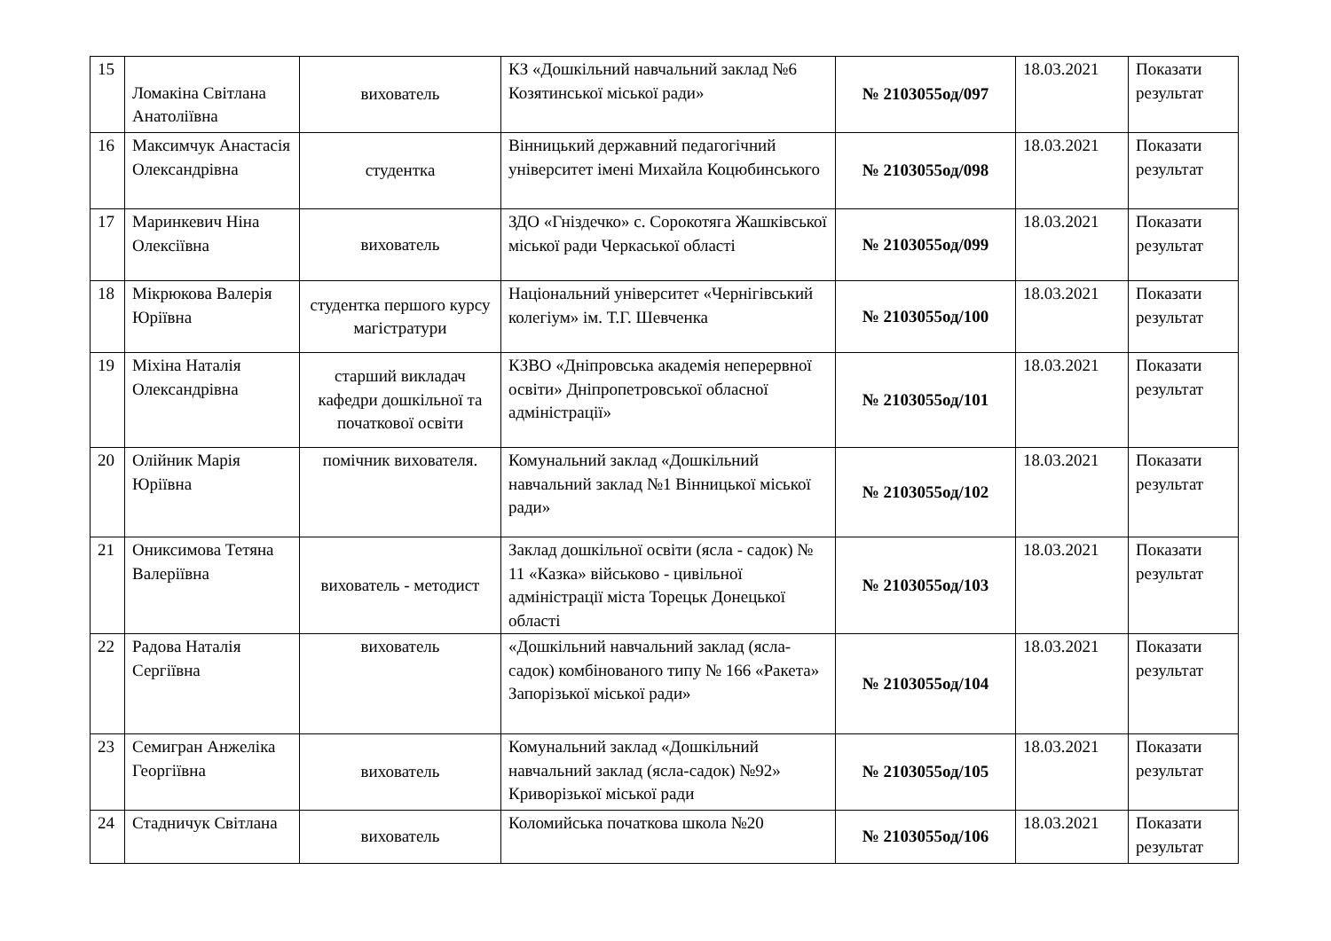| 15 | Ломакіна Світлана Анатоліївна | вихователь | КЗ «Дошкільний навчальний заклад №6 Козятинської міської ради» | № 2103055од/097 | 18.03.2021 | Показати результат |
| 16 | Максимчук Анастасія Олександрівна | студентка | Вінницький державний педагогічний університет імені Михайла Коцюбинського | № 2103055од/098 | 18.03.2021 | Показати результат |
| 17 | Маринкевич Ніна Олексіївна | вихователь | ЗДО «Гніздечко» с. Сорокотяга Жашківської міської ради Черкаської області | № 2103055од/099 | 18.03.2021 | Показати результат |
| 18 | Мікрюкова Валерія Юріївна | студентка першого курсу магістратури | Національний університет «Чернігівський колегіум» ім. Т.Г. Шевченка | № 2103055од/100 | 18.03.2021 | Показати результат |
| 19 | Міхіна Наталія Олександрівна | старший викладач кафедри дошкільної та початкової освіти | КЗВО «Дніпровська академія неперервної освіти» Дніпропетровської обласної адміністрації» | № 2103055од/101 | 18.03.2021 | Показати результат |
| 20 | Олійник Марія Юріївна | помічник вихователя. | Комунальний заклад «Дошкільний навчальний заклад №1 Вінницької міської ради» | № 2103055од/102 | 18.03.2021 | Показати результат |
| 21 | Ониксимова Тетяна Валеріївна | вихователь - методист | Заклад дошкільної освіти (ясла - садок) № 11 «Казка» військово - цивільної адміністрації міста Торецьк Донецької області | № 2103055од/103 | 18.03.2021 | Показати результат |
| 22 | Радова Наталія Сергіївна | вихователь | «Дошкільний навчальний заклад (ясла-садок) комбінованого типу № 166 «Ракета» Запорізької міської ради» | № 2103055од/104 | 18.03.2021 | Показати результат |
| 23 | Семигран Анжеліка Георгіївна | вихователь | Комунальний заклад «Дошкільний навчальний заклад (ясла-садок) №92» Криворізької міської ради | № 2103055од/105 | 18.03.2021 | Показати результат |
| 24 | Стадничук Світлана | вихователь | Коломийська початкова школа №20 | № 2103055од/106 | 18.03.2021 | Показати результат |